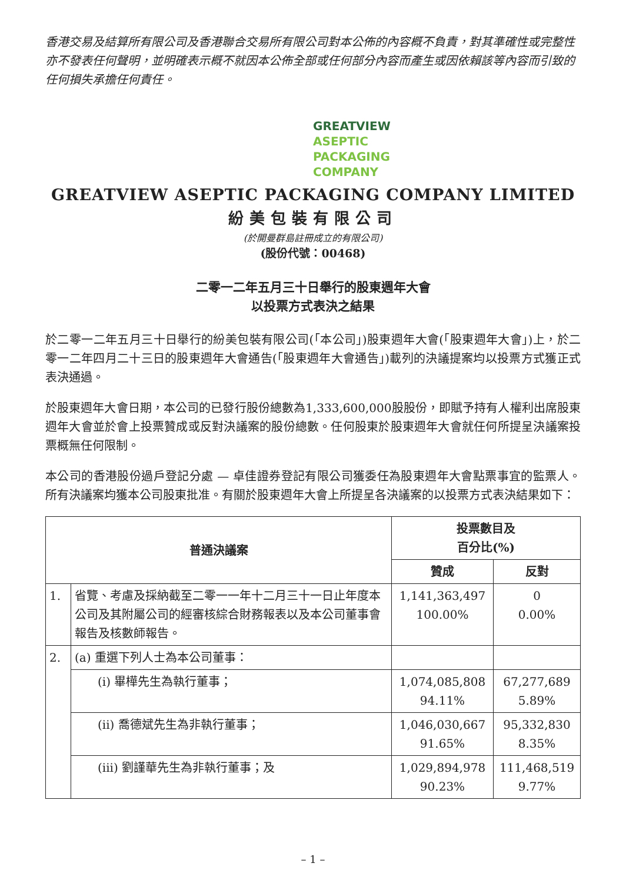香港交易及結算所有限公司及香港聯合交易所有限公司對本公佈的內容概不負責，對其準確性或完整性亦不發表任何聲明，並明確表示概不就因本公佈全部或任何部分內容而產生或因依賴該等內容而引致的任何損失承擔任何責任。
GREATVIEW
ASEPTIC
PACKAGING
COMPANY
GREATVIEW ASEPTIC PACKAGING COMPANY LIMITED
紛美包裝有限公司
(於開曼群島註冊成立的有限公司)
(股份代號：00468)
二零一二年五月三十日舉行的股東週年大會
以投票方式表決之結果
於二零一二年五月三十日舉行的紛美包裝有限公司(「本公司」)股東週年大會(「股東週年大會」)上，於二零一二年四月二十三日的股東週年大會通告(「股東週年大會通告」)載列的決議提案均以投票方式獲正式表決通過。
於股東週年大會日期，本公司的已發行股份總數為1,333,600,000股股份，即賦予持有人權利出席股東週年大會並於會上投票贊成或反對決議案的股份總數。任何股東於股東週年大會就任何所提呈決議案投票概無任何限制。
本公司的香港股份過戶登記分處 — 卓佳證券登記有限公司獲委任為股東週年大會點票事宜的監票人。所有決議案均獲本公司股東批准。有關於股東週年大會上所提呈各決議案的以投票方式表決結果如下：
| 普通決議案 | | 投票數目及 百分比(%) | |
| --- | --- | --- | --- |
| | | 贊成 | 反對 |
| 1. | 省覽、考慮及採納截至二零一一年十二月三十一日止年度本公司及其附屬公司的經審核綜合財務報表以及本公司董事會報告及核數師報告。 | 1,141,363,497 100.00% | 0 0.00% |
| 2. | (a) 重選下列人士為本公司董事： | | |
| | (i) 畢樺先生為執行董事； | 1,074,085,808 94.11% | 67,277,689 5.89% |
| | (ii) 喬德斌先生為非執行董事； | 1,046,030,667 91.65% | 95,332,830 8.35% |
| | (iii) 劉謹華先生為非執行董事；及 | 1,029,894,978 90.23% | 111,468,519 9.77% |
– 1 –